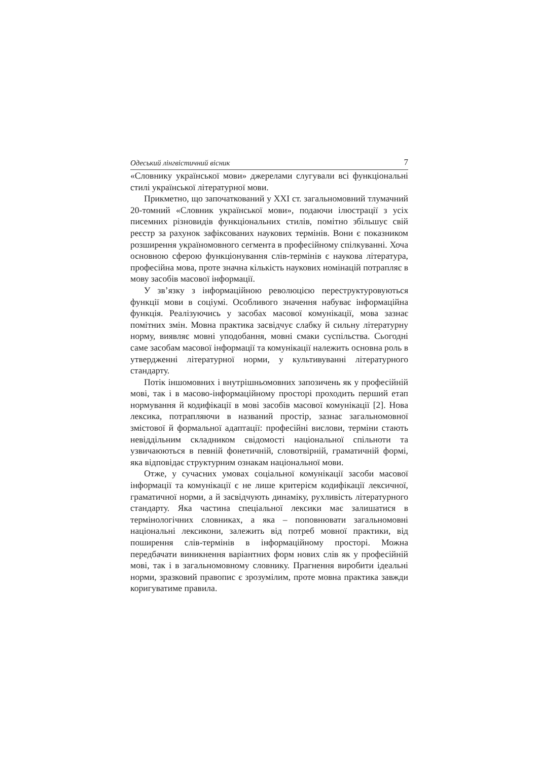Одеський лінгвістичний вісник 7
«Словнику української мови» джерелами слугували всі функціональні стилі української літературної мови.
Прикметно, що започаткований у XXI ст. загальномовний тлумачний 20-томний «Словник української мови», подаючи ілюстрації з усіх писемних різновидів функціональних стилів, помітно збільшує свій реєстр за рахунок зафіксованих наукових термінів. Вони є показником розширення україномовного сегмента в професійному спілкуванні. Хоча основною сферою функціонування слів-термінів є наукова література, професійна мова, проте значна кількість наукових номінацій потрапляє в мову засобів масової інформації.
У зв’язку з інформаційною революцією переструктуровуються функції мови в соціумі. Особливого значення набуває інформаційна функція. Реалізуючись у засобах масової комунікації, мова зазнає помітних змін. Мовна практика засвідчує слабку й сильну літературну норму, виявляє мовні уподобання, мовні смаки суспільства. Сьогодні саме засобам масової інформації та комунікації належить основна роль в утвердженні літературної норми, у культивуванні літературного стандарту.
Потік іншомовних і внутрішньомовних запозичень як у професійній мові, так і в масово-інформаційному просторі проходить перший етап нормування й кодифікації в мові засобів масової комунікації [2]. Нова лексика, потрапляючи в названий простір, зазнає загальномовної змістової й формальної адаптації: професійні вислови, терміни стають невіддільним складником свідомості національної спільноти та узвичаюються в певній фонетичній, словотвірній, граматичній формі, яка відповідає структурним ознакам національної мови.
Отже, у сучасних умовах соціальної комунікації засоби масової інформації та комунікації є не лише критерієм кодифікації лексичної, граматичної норми, а й засвідчують динаміку, рухливість літературного стандарту. Яка частина спеціальної лексики має залишатися в термінологічних словниках, а яка – поповнювати загальномовні національні лексикони, залежить від потреб мовної практики, від поширення слів-термінів в інформаційному просторі. Можна передбачати виникнення варіантних форм нових слів як у професійній мові, так і в загальномовному словнику. Прагнення виробити ідеальні норми, зразковий правопис є зрозумілим, проте мовна практика завжди коригуватиме правила.